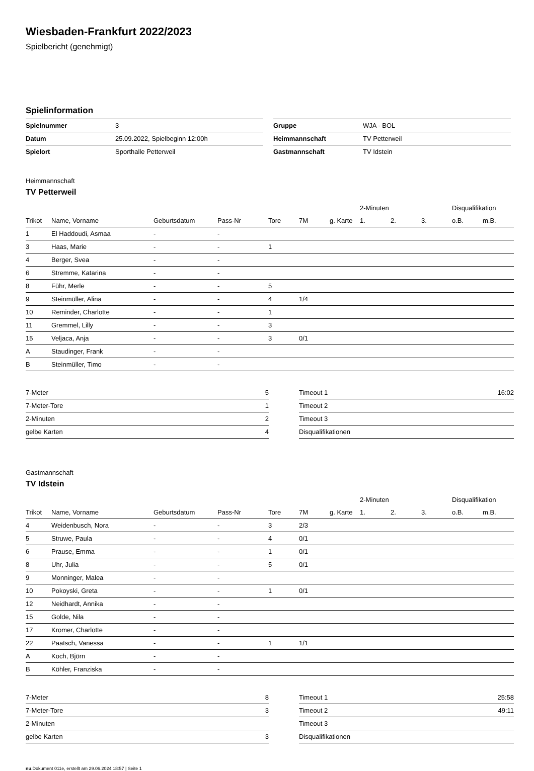Wiesbaden-Frankfurt 2022/2023
Spielbericht (genehmigt)
Spielinformation
| Spielnummer | 3 |
| Datum | 25.09.2022, Spielbeginn 12:00h |
| Spielort | Sporthalle Petterweil |
| Gruppe | WJA - BOL |
| Heimmannschaft | TV Petterweil |
| Gastmannschaft | TV Idstein |
Heimmannschaft
TV Petterweil
| | | | | | | | 2-Minuten | | | Disqualifikation | |
| --- | --- | --- | --- | --- | --- | --- | --- | --- | --- | --- | --- |
| Trikot | Name, Vorname | Geburtsdatum | Pass-Nr | Tore | 7M | g. Karte | 1. | 2. | 3. | o.B. | m.B. |
| 1 | El Haddoudi, Asmaa | - | - | | | | | | | | |
| 3 | Haas, Marie | - | - | 1 | | | | | | | |
| 4 | Berger, Svea | - | - | | | | | | | | |
| 6 | Stremme, Katarina | - | - | | | | | | | | |
| 8 | Führ, Merle | - | - | 5 | | | | | | | |
| 9 | Steinmüller, Alina | - | - | 4 | 1/4 | | | | | | |
| 10 | Reminder, Charlotte | - | - | 1 | | | | | | | |
| 11 | Gremmel, Lilly | - | - | 3 | | | | | | | |
| 15 | Veljaca, Anja | - | - | 3 | 0/1 | | | | | | |
| A | Staudinger, Frank | - | - | | | | | | | | |
| B | Steinmüller, Timo | - | - | | | | | | | | |
| 7-Meter | 5 |
| 7-Meter-Tore | 1 |
| 2-Minuten | 2 |
| gelbe Karten | 4 |
| Timeout 1 | 16:02 |
| Timeout 2 | |
| Timeout 3 | |
| Disqualifikationen | |
Gastmannschaft
TV Idstein
| | | | | | | | 2-Minuten | | | Disqualifikation | |
| --- | --- | --- | --- | --- | --- | --- | --- | --- | --- | --- | --- |
| Trikot | Name, Vorname | Geburtsdatum | Pass-Nr | Tore | 7M | g. Karte | 1. | 2. | 3. | o.B. | m.B. |
| 4 | Weidenbusch, Nora | - | - | 3 | 2/3 | | | | | | |
| 5 | Struwe, Paula | - | - | 4 | 0/1 | | | | | | |
| 6 | Prause, Emma | - | - | 1 | 0/1 | | | | | | |
| 8 | Uhr, Julia | - | - | 5 | 0/1 | | | | | | |
| 9 | Monninger, Malea | - | - | | | | | | | | |
| 10 | Pokoyski, Greta | - | - | 1 | 0/1 | | | | | | |
| 12 | Neidhardt, Annika | - | - | | | | | | | | |
| 15 | Golde, Nila | - | - | | | | | | | | |
| 17 | Kromer, Charlotte | - | - | | | | | | | | |
| 22 | Paatsch, Vanessa | - | - | 1 | 1/1 | | | | | | |
| A | Koch, Björn | - | - | | | | | | | | |
| B | Köhler, Franziska | - | - | | | | | | | | |
| 7-Meter | 8 |
| 7-Meter-Tore | 3 |
| 2-Minuten | |
| gelbe Karten | 3 |
| Timeout 1 | 25:58 |
| Timeout 2 | 49:11 |
| Timeout 3 | |
| Disqualifikationen | |
nu.Dokument 011e, erstellt am 29.06.2024 18:57 | Seite 1